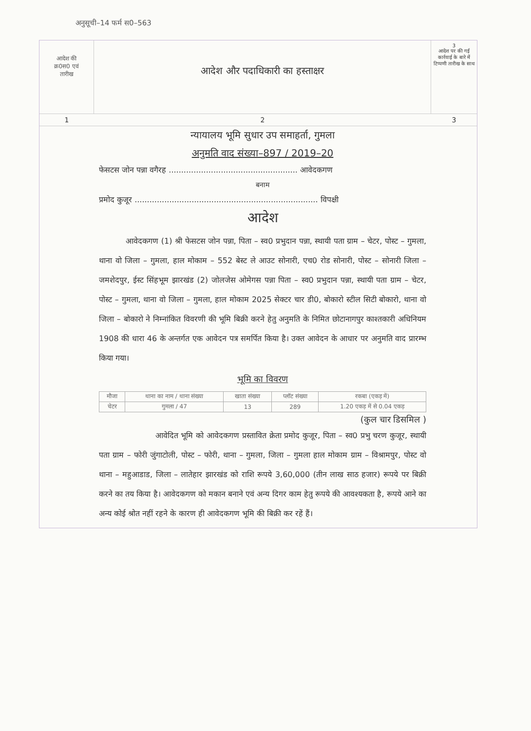अनुसूची–14 फर्म स0–563
आदेश की
क्र0स0 एवं
तारीख
आदेश और पदाधिकारी का हस्ताक्षर
3
आदेश पर की गई कार्रवाई के बारे में टिप्पणी तारीख के साथ
1
2
3
न्यायालय भूमि सुधार उप समाहर्ता, गुमला
अनुमति वाद संख्या–897 / 2019–20
फेसटस जोन पन्ना वगैरह .................................................... आवेदकगण
बनाम
प्रमोद कुजूर .......................................................................... विपक्षी
आदेश
आवेदकगण (1) श्री फेसटस जोन पन्ना, पिता – स्व0 प्रभुदान पन्ना, स्थायी पता ग्राम – चेटर, पोस्ट – गुमला, थाना वो जिला – गुमला, हाल मोकाम – 552 बेस्ट ले आउट सोनारी, एच0 रोड सोनारी, पोस्ट – सोनारी जिला – जमशेदपुर, ईस्ट सिंहभूम झारखंड (2) जोलजेस ओमेगस पन्ना पिता – स्व0 प्रभुदान पन्ना, स्थायी पता ग्राम – चेटर, पोस्ट – गुमला, थाना वो जिला – गुमला, हाल मोकाम 2025 सेक्टर चार डी0, बोकारो स्टील सिटी बोकारो, थाना वो जिला – बोकारो ने निम्नांकित विवरणी की भूमि बिक्री करने हेतु अनुमति के निमित छोटानागपुर काश्तकारी अधिनियम 1908 की धारा 46 के अन्तर्गत एक आवेदन पत्र समर्पित किया है। उक्त आवेदन के आधार पर अनुमति वाद प्रारम्भ किया गया।
भूमि का विवरण
| मौजा | थाना का नाम / थाना संख्या | खाता संख्या | प्लॉट संख्या | रकबा (एकड़ में) |
| --- | --- | --- | --- | --- |
| चेटर | गुमला / 47 | 13 | 289 | 1.20 एकड़ में से 0.04 एकड़ |
(कुल चार डिसमिल )
आवेदित भूमि को आवेदकगण प्रस्तावित क्रेता प्रमोद कुजूर, पिता – स्व0 प्रभु चरण कुजूर, स्थायी पता ग्राम – फोरी जुंगाटोली, पोस्ट – फोरी, थाना – गुमला, जिला – गुमला हाल मोकाम ग्राम – विश्रामपुर, पोस्ट वो थाना – महुआडाड, जिला – लातेहार झारखंड को राशि रूपये 3,60,000 (तीन लाख साठ हजार) रूपये पर बिक्री करने का तय किया है। आवेदकगण को मकान बनाने एवं अन्य दिगर काम हेतु रूपये की आवश्यकता है, रूपये आने का अन्य कोई श्रोत नहीं रहने के कारण ही आवेदकगण भूमि की बिक्री कर रहें हैं।